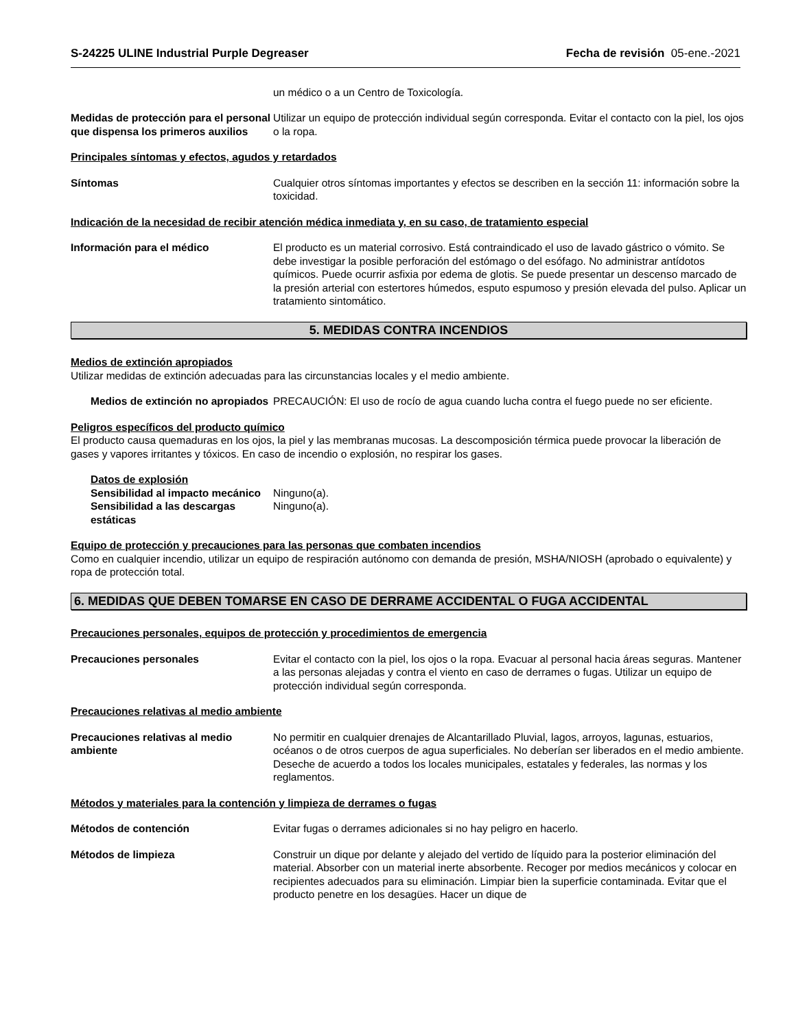S-24225 ULINE Industrial Purple Degreaser Fecha de revisión 05-ene.-2021
un médico o a un Centro de Toxicología.
Medidas de protección para el personal que dispensa los primeros auxilios
Utilizar un equipo de protección individual según corresponda. Evitar el contacto con la piel, los ojos o la ropa.
Principales síntomas y efectos, agudos y retardados
Síntomas Cualquier otros síntomas importantes y efectos se describen en la sección 11: información sobre la toxicidad.
Indicación de la necesidad de recibir atención médica inmediata y, en su caso, de tratamiento especial
Información para el médico El producto es un material corrosivo. Está contraindicado el uso de lavado gástrico o vómito. Se debe investigar la posible perforación del estómago o del esófago. No administrar antídotos químicos. Puede ocurrir asfixia por edema de glotis. Se puede presentar un descenso marcado de la presión arterial con estertores húmedos, esputo espumoso y presión elevada del pulso. Aplicar un tratamiento sintomático.
5. MEDIDAS CONTRA INCENDIOS
Medios de extinción apropiados
Utilizar medidas de extinción adecuadas para las circunstancias locales y el medio ambiente.
Medios de extinción no apropiados
PRECAUCIÓN: El uso de rocío de agua cuando lucha contra el fuego puede no ser eficiente.
Peligros específicos del producto químico
El producto causa quemaduras en los ojos, la piel y las membranas mucosas. La descomposición térmica puede provocar la liberación de gases y vapores irritantes y tóxicos. En caso de incendio o explosión, no respirar los gases.
Datos de explosión
Sensibilidad al impacto mecánico
Ninguno(a).
Sensibilidad a las descargas estáticas
Ninguno(a).
Equipo de protección y precauciones para las personas que combaten incendios
Como en cualquier incendio, utilizar un equipo de respiración autónomo con demanda de presión, MSHA/NIOSH (aprobado o equivalente) y ropa de protección total.
6. MEDIDAS QUE DEBEN TOMARSE EN CASO DE DERRAME ACCIDENTAL O FUGA ACCIDENTAL
Precauciones personales, equipos de protección y procedimientos de emergencia
Precauciones personales Evitar el contacto con la piel, los ojos o la ropa. Evacuar al personal hacia áreas seguras. Mantener a las personas alejadas y contra el viento en caso de derrames o fugas. Utilizar un equipo de protección individual según corresponda.
Precauciones relativas al medio ambiente
Precauciones relativas al medio ambiente
No permitir en cualquier drenajes de Alcantarillado Pluvial, lagos, arroyos, lagunas, estuarios, océanos o de otros cuerpos de agua superficiales. No deberían ser liberados en el medio ambiente. Deseche de acuerdo a todos los locales municipales, estatales y federales, las normas y los reglamentos.
Métodos y materiales para la contención y limpieza de derrames o fugas
Métodos de contención Evitar fugas o derrames adicionales si no hay peligro en hacerlo.
Métodos de limpieza Construir un dique por delante y alejado del vertido de líquido para la posterior eliminación del material. Absorber con un material inerte absorbente. Recoger por medios mecánicos y colocar en recipientes adecuados para su eliminación. Limpiar bien la superficie contaminada. Evitar que el producto penetre en los desagües. Hacer un dique de